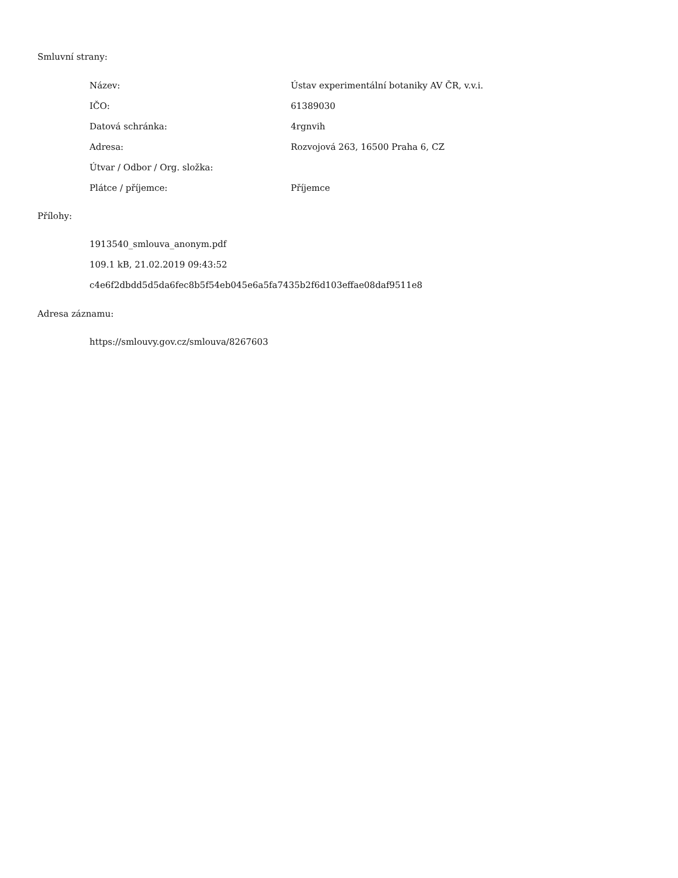Smluvní strany:
| Název: | Ústav experimentální botaniky AV ČR, v.v.i. |
| IČO: | 61389030 |
| Datová schránka: | 4rgnvih |
| Adresa: | Rozvojová 263, 16500 Praha 6, CZ |
| Útvar / Odbor / Org. složka: | |
| Plátce / příjemce: | Příjemce |
Přílohy:
1913540_smlouva_anonym.pdf
109.1 kB, 21.02.2019 09:43:52
c4e6f2dbdd5d5da6fec8b5f54eb045e6a5fa7435b2f6d103effae08daf9511e8
Adresa záznamu:
https://smlouvy.gov.cz/smlouva/8267603